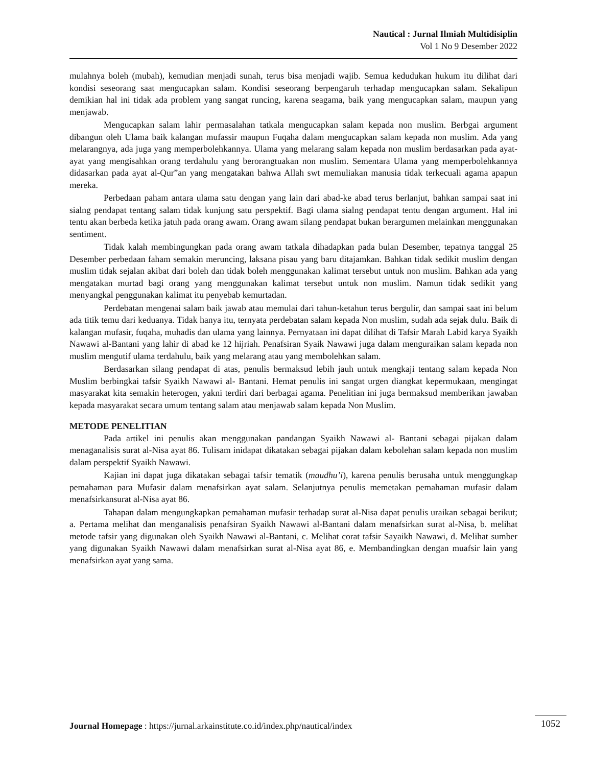Nautical : Jurnal Ilmiah Multidisiplin
Vol 1 No 9 Desember 2022
mulahnya boleh (mubah), kemudian menjadi sunah, terus bisa menjadi wajib. Semua kedudukan hukum itu dilihat dari kondisi seseorang saat mengucapkan salam. Kondisi seseorang berpengaruh terhadap mengucapkan salam. Sekalipun demikian hal ini tidak ada problem yang sangat runcing, karena seagama, baik yang mengucapkan salam, maupun yang menjawab.
Mengucapkan salam lahir permasalahan tatkala mengucapkan salam kepada non muslim. Berbgai argument dibangun oleh Ulama baik kalangan mufassir maupun Fuqaha dalam mengucapkan salam kepada non muslim. Ada yang melarangnya, ada juga yang memperbolehkannya. Ulama yang melarang salam kepada non muslim berdasarkan pada ayat-ayat yang mengisahkan orang terdahulu yang berorangtuakan non muslim. Sementara Ulama yang memperbolehkannya didasarkan pada ayat al-Qur”an yang mengatakan bahwa Allah swt memuliakan manusia tidak terkecuali agama apapun mereka.
Perbedaan paham antara ulama satu dengan yang lain dari abad-ke abad terus berlanjut, bahkan sampai saat ini sialng pendapat tentang salam tidak kunjung satu perspektif. Bagi ulama sialng pendapat tentu dengan argument. Hal ini tentu akan berbeda ketika jatuh pada orang awam. Orang awam silang pendapat bukan berargumen melainkan menggunakan sentiment.
Tidak kalah membingungkan pada orang awam tatkala dihadapkan pada bulan Desember, tepatnya tanggal 25 Desember perbedaan faham semakin meruncing, laksana pisau yang baru ditajamkan. Bahkan tidak sedikit muslim dengan muslim tidak sejalan akibat dari boleh dan tidak boleh menggunakan kalimat tersebut untuk non muslim. Bahkan ada yang mengatakan murtad bagi orang yang menggunakan kalimat tersebut untuk non muslim. Namun tidak sedikit yang menyangkal penggunakan kalimat itu penyebab kemurtadan.
Perdebatan mengenai salam baik jawab atau memulai dari tahun-ketahun terus bergulir, dan sampai saat ini belum ada titik temu dari keduanya. Tidak hanya itu, ternyata perdebatan salam kepada Non muslim, sudah ada sejak dulu. Baik di kalangan mufasir, fuqaha, muhadis dan ulama yang lainnya. Pernyataan ini dapat dilihat di Tafsir Marah Labid karya Syaikh Nawawi al-Bantani yang lahir di abad ke 12 hijriah. Penafsiran Syaik Nawawi juga dalam menguraikan salam kepada non muslim mengutif ulama terdahulu, baik yang melarang atau yang membolehkan salam.
Berdasarkan silang pendapat di atas, penulis bermaksud lebih jauh untuk mengkaji tentang salam kepada Non Muslim berbingkai tafsir Syaikh Nawawi al- Bantani. Hemat penulis ini sangat urgen diangkat kepermukaan, mengingat masyarakat kita semakin heterogen, yakni terdiri dari berbagai agama. Penelitian ini juga bermaksud memberikan jawaban kepada masyarakat secara umum tentang salam atau menjawab salam kepada Non Muslim.
METODE PENELITIAN
Pada artikel ini penulis akan menggunakan pandangan Syaikh Nawawi al- Bantani sebagai pijakan dalam menaganalisis surat al-Nisa ayat 86. Tulisam inidapat dikatakan sebagai pijakan dalam kebolehan salam kepada non muslim dalam perspektif Syaikh Nawawi.
Kajian ini dapat juga dikatakan sebagai tafsir tematik (maudhu’i), karena penulis berusaha untuk menggungkap pemahaman para Mufasir dalam menafsirkan ayat salam. Selanjutnya penulis memetakan pemahaman mufasir dalam menafsirkansurat al-Nisa ayat 86.
Tahapan dalam mengungkapkan pemahaman mufasir terhadap surat al-Nisa dapat penulis uraikan sebagai berikut; a. Pertama melihat dan menganalisis penafsiran Syaikh Nawawi al-Bantani dalam menafsirkan surat al-Nisa, b. melihat metode tafsir yang digunakan oleh Syaikh Nawawi al-Bantani, c. Melihat corat tafsir Sayaikh Nawawi, d. Melihat sumber yang digunakan Syaikh Nawawi dalam menafsirkan surat al-Nisa ayat 86, e. Membandingkan dengan muafsir lain yang menafsirkan ayat yang sama.
Journal Homepage : https://jurnal.arkainstitute.co.id/index.php/nautical/index 1052